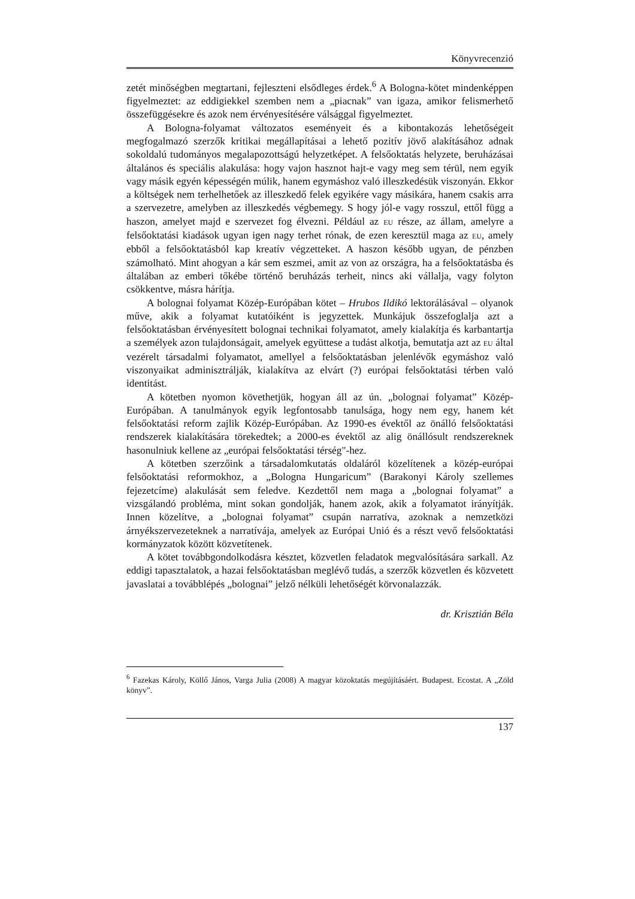Könyvrecenzió
zetét minőségben megtartani, fejleszteni elsődleges érdek.<sup>6</sup> A Bologna-kötet mindenképpen figyelmeztet: az eddigiekkel szemben nem a „piacnak” van igaza, amikor felismerhető összefüggésekre és azok nem érvényesítésére válsággal figyelmeztet.
A Bologna-folyamat változatos eseményeit és a kibontakozás lehetőségeit megfogalmazó szerzők kritikai megállapításai a lehető pozitív jövő alakításához adnak sokoldalú tudományos megalapozottságú helyzetképet. A felsőoktatás helyzete, beruházásai általános és speciális alakulása: hogy vajon hasznot hajt-e vagy meg sem térül, nem egyik vagy másik egyén képességén múlik, hanem egymáshoz való illeszkedésük viszonyán. Ekkor a költségek nem terhelhetőek az illeszkedő felek egyikére vagy másikára, hanem csakis arra a szervezetre, amelyben az illeszkedés végbemegy. S hogy jól-e vagy rosszul, ettől függ a haszon, amelyet majd e szervezet fog élvezni. Például az EU része, az állam, amelyre a felsőoktatási kiadások ugyan igen nagy terhet rónak, de ezen keresztül maga az EU, amely ebből a felsőoktatásból kap kreatív végzetteket. A haszon később ugyan, de pénzben számolható. Mint ahogyan a kár sem eszmei, amit az von az országra, ha a felsőoktatásba és általában az emberi tőkébe történő beruházás terheit, nincs aki vállalja, vagy folyton csökkentve, másra hárítja.
A bolognai folyamat Közép-Európában kötet – Hrubos Ildikó lektorálásával – olyanok műve, akik a folyamat kutatóiként is jegyzettek. Munkájuk összefoglalja azt a felsőoktatásban érvényesített bolognai technikai folyamatot, amely kialakítja és karbantartja a személyek azon tulajdonságait, amelyek együttese a tudást alkotja, bemutatja azt az EU által vezérelt társadalmi folyamatot, amellyel a felsőoktatásban jelenlévők egymáshoz való viszonyaikat adminisztrálják, kialakítva az elvárt (?) európai felsőoktatási térben való identitást.
A kötetben nyomon követhetjük, hogyan áll az ún. „bolognai folyamat” Közép-Európában. A tanulmányok egyik legfontosabb tanulsága, hogy nem egy, hanem két felsőoktatási reform zajlik Közép-Európában. Az 1990-es évektől az önálló felsőoktatási rendszerek kialakítására törekedtek; a 2000-es évektől az alig önállósult rendszereknek hasonulniuk kellene az „európai felsőoktatási térség"-hez.
A kötetben szerzőink a társadalomkutatás oldaláról közelítenek a közép-európai felsőoktatási reformokhoz, a „Bologna Hungaricum” (Barakonyi Károly szellemes fejezetcíme) alakulását sem feledve. Kezdettől nem maga a „bolognai folyamat” a vizsgálandó probléma, mint sokan gondolják, hanem azok, akik a folyamatot irányítják. Innen közelítve, a „bolognai folyamat” csupán narratíva, azoknak a nemzetközi árnyékszervezeteknek a narratívája, amelyek az Európai Unió és a részt vevő felsőoktatási kormányzatok között közvetítenek.
A kötet továbbgondolkodásra késztet, közvetlen feladatok megvalósítására sarkall. Az eddigi tapasztalatok, a hazai felsőoktatásban meglévő tudás, a szerzők közvetlen és közvetett javaslatai a továbblépés „bolognai” jelző nélküli lehetőségét körvonalazzák.
dr. Krisztián Béla
<sup>6</sup> Fazekas Károly, Köllő János, Varga Julia (2008) A magyar közoktatás megújításáért. Budapest. Ecostat. A „Zöld könyv”.
137